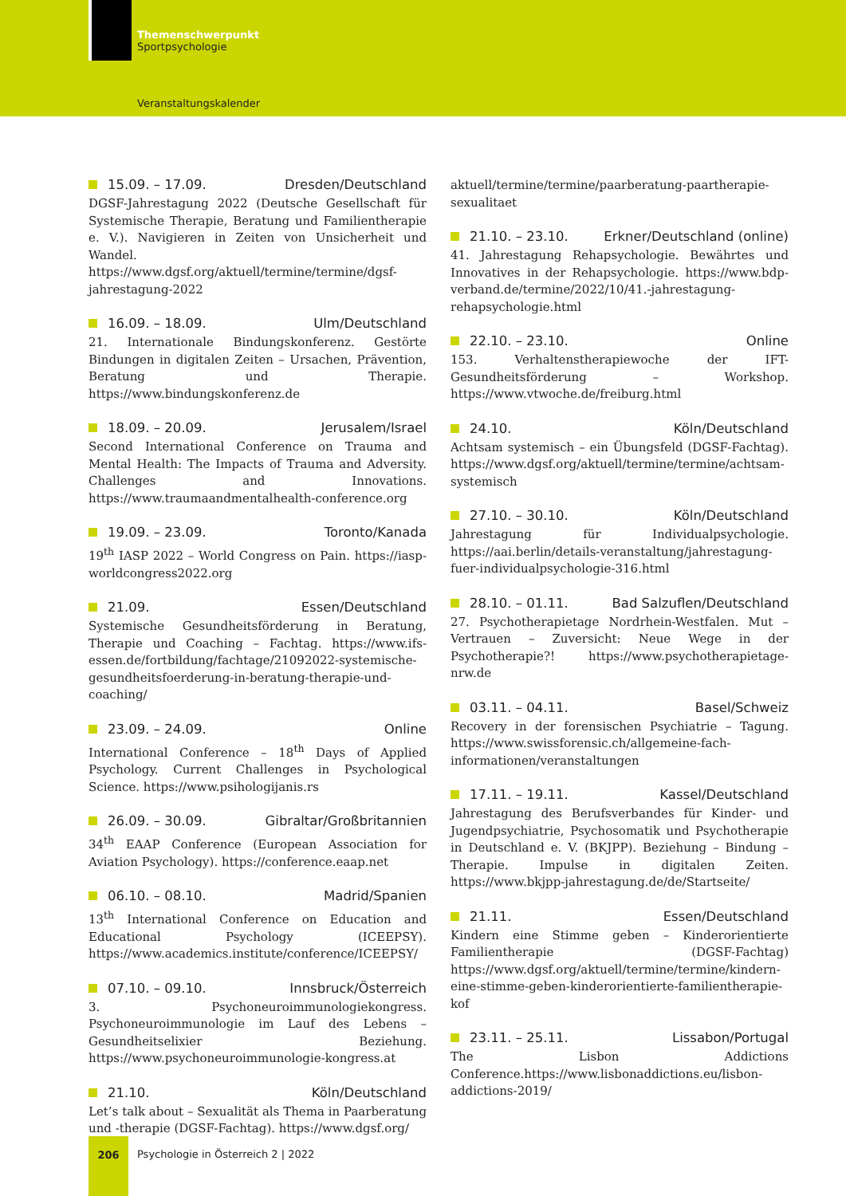Themenschwerpunkt
Sportpsychologie
Veranstaltungskalender
15.09. – 17.09. Dresden/Deutschland
DGSF-Jahrestagung 2022 (Deutsche Gesellschaft für Systemische Therapie, Beratung und Familientherapie e. V.). Navigieren in Zeiten von Unsicherheit und Wandel. https://www.dgsf.org/aktuell/termine/termine/dgsf-jahrestagung-2022
16.09. – 18.09. Ulm/Deutschland
21. Internationale Bindungskonferenz. Gestörte Bindungen in digitalen Zeiten – Ursachen, Prävention, Beratung und Therapie. https://www.bindungskonferenz.de
18.09. – 20.09. Jerusalem/Israel
Second International Conference on Trauma and Mental Health: The Impacts of Trauma and Adversity. Challenges and Innovations. https://www.traumaandmentalhealth-conference.org
19.09. – 23.09. Toronto/Kanada
19<sup>th</sup> IASP 2022 – World Congress on Pain. https://iasp-worldcongress2022.org
21.09. Essen/Deutschland
Systemische Gesundheitsförderung in Beratung, Therapie und Coaching – Fachtag. https://www.ifs-essen.de/fortbildung/fachtage/21092022-systemische-gesundheitsfoerderung-in-beratung-therapie-und-coaching/
23.09. – 24.09. Online
International Conference – 18<sup>th</sup> Days of Applied Psychology. Current Challenges in Psychological Science. https://www.psihologijanis.rs
26.09. – 30.09. Gibraltar/Großbritannien
34<sup>th</sup> EAAP Conference (European Association for Aviation Psychology). https://conference.eaap.net
06.10. – 08.10. Madrid/Spanien
13<sup>th</sup> International Conference on Education and Educational Psychology (ICEEPSY). https://www.academics.institute/conference/ICEEPSY/
07.10. – 09.10. Innsbruck/Österreich
3. Psychoneuroimmunologiekongress. Psychoneuroimmunologie im Lauf des Lebens – Gesundheitselixier Beziehung. https://www.psychoneuroimmunologie-kongress.at
21.10. Köln/Deutschland
Let’s talk about – Sexualität als Thema in Paarberatung und -therapie (DGSF-Fachtag). https://www.dgsf.org/
aktuell/termine/termine/paarberatung-paartherapie-sexualitaet
21.10. – 23.10. Erkner/Deutschland (online)
41. Jahrestagung Rehapsychologie. Bewährtes und Innovatives in der Rehapsychologie. https://www.bdp-verband.de/termine/2022/10/41.-jahrestagung-rehapsychologie.html
22.10. – 23.10. Online
153. Verhaltenstherapiewoche der IFT-Gesundheitsförderung – Workshop. https://www.vtwoche.de/freiburg.html
24.10. Köln/Deutschland
Achtsam systemisch – ein Übungsfeld (DGSF-Fachtag). https://www.dgsf.org/aktuell/termine/termine/achtsam-systemisch
27.10. – 30.10. Köln/Deutschland
Jahrestagung für Individualpsychologie. https://aai.berlin/details-veranstaltung/jahrestagung-fuer-individualpsychologie-316.html
28.10. – 01.11. Bad Salzuflen/Deutschland
27. Psychotherapietage Nordrhein-Westfalen. Mut – Vertrauen – Zuversicht: Neue Wege in der Psychotherapie?! https://www.psychotherapietage-nrw.de
03.11. – 04.11. Basel/Schweiz
Recovery in der forensischen Psychiatrie – Tagung. https://www.swissforensic.ch/allgemeine-fach-informationen/veranstaltungen
17.11. – 19.11. Kassel/Deutschland
Jahrestagung des Berufsverbandes für Kinder- und Jugendpsychiatrie, Psychosomatik und Psychotherapie in Deutschland e. V. (BKJPP). Beziehung – Bindung – Therapie. Impulse in digitalen Zeiten. https://www.bkjpp-jahrestagung.de/de/Startseite/
21.11. Essen/Deutschland
Kindern eine Stimme geben – Kinderorientierte Familientherapie (DGSF-Fachtag) https://www.dgsf.org/aktuell/termine/termine/kindern-eine-stimme-geben-kinderorientierte-familientherapie-kof
23.11. – 25.11. Lissabon/Portugal
The Lisbon Addictions Conference.https://www.lisbonaddictions.eu/lisbon-addictions-2019/
206
Psychologie in Österreich 2 | 2022